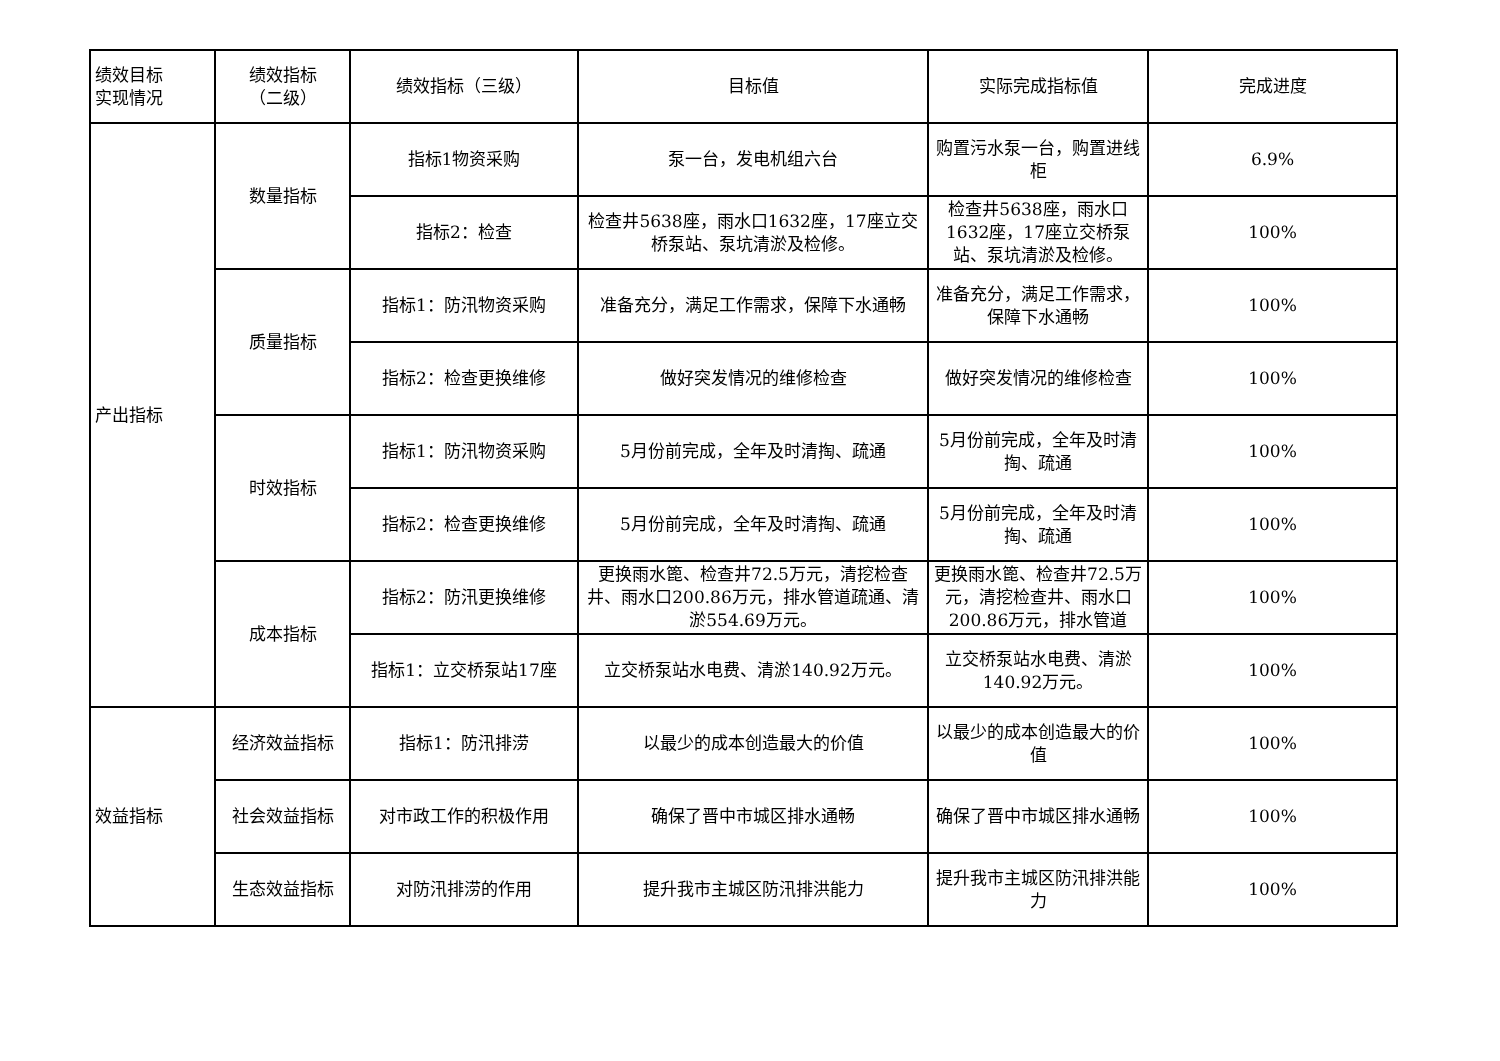| 绩效目标 实现情况 | 绩效指标 （二级） | 绩效指标（三级） | 目标值 | 实际完成指标值 | 完成进度 |
| --- | --- | --- | --- | --- | --- |
| 产出指标 | 数量指标 | 指标1物资采购 | 泵一台，发电机组六台 | 购置污水泵一台，购置进线柜 | 6.9% |
| | | 指标2：检查 | 检查井5638座，雨水口1632座，17座立交桥泵站、泵坑清淤及检修。 | 检查井5638座，雨水口1632座，17座立交桥泵站、泵坑清淤及检修。 | 100% |
| | 质量指标 | 指标1：防汛物资采购 | 准备充分，满足工作需求，保障下水通畅 | 准备充分，满足工作需求，保障下水通畅 | 100% |
| | | 指标2：检查更换维修 | 做好突发情况的维修检查 | 做好突发情况的维修检查 | 100% |
| | 时效指标 | 指标1：防汛物资采购 | 5月份前完成，全年及时清掏、疏通 | 5月份前完成，全年及时清掏、疏通 | 100% |
| | | 指标2：检查更换维修 | 5月份前完成，全年及时清掏、疏通 | 5月份前完成，全年及时清掏、疏通 | 100% |
| | 成本指标 | 指标2：防汛更换维修 | 更换雨水篦、检查井72.5万元，清挖检查井、雨水口200.86万元，排水管道疏通、清淤554.69万元。 | 更换雨水篦、检查井72.5万元，清挖检查井、雨水口200.86万元，排水管道 | 100% |
| | | 指标1：立交桥泵站17座 | 立交桥泵站水电费、清淤140.92万元。 | 立交桥泵站水电费、清淤140.92万元。 | 100% |
| 效益指标 | 经济效益指标 | 指标1：防汛排涝 | 以最少的成本创造最大的价值 | 以最少的成本创造最大的价值 | 100% |
| | 社会效益指标 | 对市政工作的积极作用 | 确保了晋中市城区排水通畅 | 确保了晋中市城区排水通畅 | 100% |
| | 生态效益指标 | 对防汛排涝的作用 | 提升我市主城区防汛排洪能力 | 提升我市主城区防汛排洪能力 | 100% |